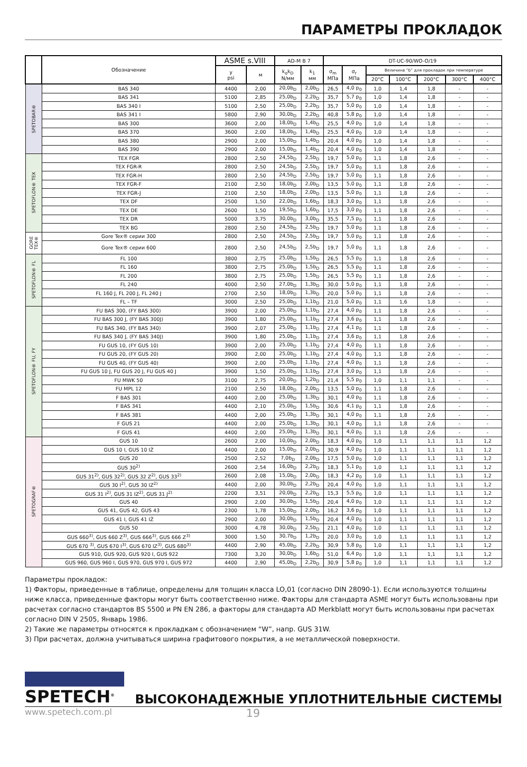ПАРАМЕТРЫ ПРОКЛАДОК
| | Обозначение | ASME s.VIII | | AD-M B 7 | | DT-UC-90/WO-O/19 | | | | | | |
| --- | --- | --- | --- | --- | --- | --- | --- | --- | --- | --- | --- | --- |
| | | y psi | м | k<sub>o</sub>k<sub>D</sub> N/мм | k<sub>1</sub> мм | σ<sub>m</sub> МПа | σ<sub>r</sub> МПа | Величина “b” для прокладок при температуре | | | | |
| | | | | | | | | 20°C | 100°C | 200°C | 300°C | 400°C |
| SPETOBAR® | BAS 340 | 4400 | 2,00 | 20,0b<sub>D</sub> | 2,0b<sub>D</sub> | 26,5 | 4,0 p<sub>0</sub> | 1,0 | 1,4 | 1,8 | - | - |
| | BAS 341 | 5100 | 2,85 | 25,0b<sub>D</sub> | 2,2b<sub>D</sub> | 35,7 | 5,7 p<sub>0</sub> | 1,0 | 1,4 | 1,8 | - | - |
| | BAS 340 I | 5100 | 2,50 | 25,0b<sub>D</sub> | 2,2b<sub>D</sub> | 35,7 | 5,0 p<sub>0</sub> | 1,0 | 1,4 | 1,8 | - | - |
| | BAS 341 I | 5800 | 2,90 | 30,0b<sub>D</sub> | 2,2b<sub>D</sub> | 40,8 | 5,8 p<sub>0</sub> | 1,0 | 1,4 | 1,8 | - | - |
| | BAS 300 | 3600 | 2,00 | 18,0b<sub>D</sub> | 1,4b<sub>D</sub> | 25,5 | 4,0 p<sub>0</sub> | 1,0 | 1,4 | 1,8 | - | - |
| | BAS 370 | 3600 | 2,00 | 18,0b<sub>D</sub> | 1,4b<sub>D</sub> | 25,5 | 4,0 p<sub>0</sub> | 1,0 | 1,4 | 1,8 | - | - |
| | BAS 380 | 2900 | 2,00 | 15,0b<sub>D</sub> | 1,4b<sub>D</sub> | 20,4 | 4,0 p<sub>0</sub> | 1,0 | 1,4 | 1,8 | - | - |
| | BAS 390 | 2900 | 2,00 | 15,0b<sub>D</sub> | 1,4b<sub>D</sub> | 20,4 | 4,0 p<sub>0</sub> | 1,0 | 1,4 | 1,8 | - | - |
| SPETOFLON® TEX | TEX FGR | 2800 | 2,50 | 24,5b<sub>D</sub> | 2,5b<sub>D</sub> | 19,7 | 5,0 p<sub>0</sub> | 1,1 | 1,8 | 2,6 | - | - |
| | TEX FGR-R | 2800 | 2,50 | 24,5b<sub>D</sub> | 2,5b<sub>D</sub> | 19,7 | 5,0 p<sub>0</sub> | 1,1 | 1,8 | 2,6 | - | - |
| | TEX FGR-H | 2800 | 2,50 | 24,5b<sub>D</sub> | 2,5b<sub>D</sub> | 19,7 | 5,0 p<sub>0</sub> | 1,1 | 1,8 | 2,6 | - | - |
| | TEX FGR-F | 2100 | 2,50 | 18,0b<sub>D</sub> | 2,0b<sub>D</sub> | 13,5 | 5,0 p<sub>0</sub> | 1,1 | 1,8 | 2,6 | - | - |
| | TEX FGR-J | 2100 | 2,50 | 18,0b<sub>D</sub> | 2,0b<sub>D</sub> | 13,5 | 5,0 p<sub>0</sub> | 1,1 | 1,8 | 2,6 | - | - |
| | TEX DF | 2500 | 1,50 | 22,0b<sub>D</sub> | 1,6b<sub>D</sub> | 18,3 | 3,0 p<sub>0</sub> | 1,1 | 1,8 | 2,6 | - | - |
| | TEX DE | 2600 | 1,50 | 19,5b<sub>D</sub> | 1,6b<sub>D</sub> | 17,5 | 3,0 p<sub>0</sub> | 1,1 | 1,8 | 2,6 | - | - |
| | TEX DR | 5000 | 3,75 | 30,0b<sub>D</sub> | 3,0b<sub>D</sub> | 35,5 | 7,5 p<sub>0</sub> | 1,1 | 1,8 | 2,6 | - | - |
| | TEX BG | 2800 | 2,50 | 24,5b<sub>D</sub> | 2,5b<sub>D</sub> | 19,7 | 5,0 p<sub>0</sub> | 1,1 | 1,8 | 2,6 | - | - |
| GORE TEX® | Gore Tex® серии 300 | 2800 | 2,50 | 24,5b<sub>D</sub> | 2,5b<sub>D</sub> | 19,7 | 5,0 p<sub>0</sub> | 1,1 | 1,8 | 2,6 | - | - |
| | Gore Tex® серии 600 | 2800 | 2,50 | 24,5b<sub>D</sub> | 2,5b<sub>D</sub> | 19,7 | 5,0 p<sub>0</sub> | 1,1 | 1,8 | 2,6 | - | - |
| SPETOFLON® FL | FL 100 | 3800 | 2,75 | 25,0b<sub>D</sub> | 1,5b<sub>D</sub> | 26,5 | 5,5 p<sub>0</sub> | 1,1 | 1,8 | 2,6 | - | - |
| | FL 160 | 3800 | 2,75 | 25,0b<sub>D</sub> | 1,5b<sub>D</sub> | 26,5 | 5,5 p<sub>0</sub> | 1,1 | 1,8 | 2,6 | - | - |
| | FL 200 | 3800 | 2,75 | 25,0b<sub>D</sub> | 1,5b<sub>D</sub> | 26,5 | 5,5 p<sub>0</sub> | 1,1 | 1,8 | 2,6 | - | - |
| | FL 240 | 4000 | 2,50 | 27,0b<sub>D</sub> | 1,3b<sub>D</sub> | 30,0 | 5,0 p<sub>0</sub> | 1,1 | 1,8 | 2,6 | - | - |
| | FL 160 J, FL 200 J, FL 240 J | 2700 | 2,50 | 18,0b<sub>D</sub> | 1,3b<sub>D</sub> | 20,0 | 5,0 p<sub>0</sub> | 1,1 | 1,8 | 2,6 | - | - |
| | FL – TF | 3000 | 2,50 | 25,0b<sub>D</sub> | 1,1b<sub>D</sub> | 21,0 | 5,0 p<sub>0</sub> | 1,1 | 1,6 | 1,8 | - | - |
| SPETOFLON® FU, FY | FU BAS 300, (FY BAS 300) | 3900 | 2,00 | 25,0b<sub>D</sub> | 1,1b<sub>D</sub> | 27,4 | 4,0 p<sub>0</sub> | 1,1 | 1,8 | 2,6 | - | - |
| | FU BAS 300 J, (FY BAS 300J) | 3900 | 1,80 | 25,0b<sub>D</sub> | 1,1b<sub>D</sub> | 27,4 | 3,6 p<sub>0</sub> | 1,1 | 1,8 | 2,6 | - | - |
| | FU BAS 340, (FY BAS 340) | 3900 | 2,07 | 25,0b<sub>D</sub> | 1,1b<sub>D</sub> | 27,4 | 4,1 p<sub>0</sub> | 1,1 | 1,8 | 2,6 | - | - |
| | FU BAS 340 J, (FY BAS 340J) | 3900 | 1,80 | 25,0b<sub>D</sub> | 1,1b<sub>D</sub> | 27,4 | 3,6 p<sub>0</sub> | 1,1 | 1,8 | 2,6 | - | - |
| | FU GUS 10, (FY GUS 10) | 3900 | 2,00 | 25,0b<sub>D</sub> | 1,1b<sub>D</sub> | 27,4 | 4,0 p<sub>0</sub> | 1,1 | 1,8 | 2,6 | - | - |
| | FU GUS 20, (FY GUS 20) | 3900 | 2,00 | 25,0b<sub>D</sub> | 1,1b<sub>D</sub> | 27,4 | 4,0 p<sub>0</sub> | 1,1 | 1,8 | 2,6 | - | - |
| | FU GUS 40, (FY GUS 40) | 3900 | 2,00 | 25,0b<sub>D</sub> | 1,1b<sub>D</sub> | 27,4 | 4,0 p<sub>0</sub> | 1,1 | 1,8 | 2,6 | - | - |
| | FU GUS 10 J, FU GUS 20 J, FU GUS 40 J | 3900 | 1,50 | 25,0b<sub>D</sub> | 1,1b<sub>D</sub> | 27,4 | 3,0 p<sub>0</sub> | 1,1 | 1,8 | 2,6 | - | - |
| | FU MWK 50 | 3100 | 2,75 | 20,0b<sub>D</sub> | 1,2b<sub>D</sub> | 21,4 | 5,5 p<sub>0</sub> | 1,0 | 1,1 | 1,1 | - | - |
| | FU MPL 12 | 2100 | 2,50 | 18,0b<sub>D</sub> | 2,0b<sub>D</sub> | 13,5 | 5,0 p<sub>0</sub> | 1,1 | 1,8 | 2,6 | - | - |
| | F BAS 301 | 4400 | 2,00 | 25,0b<sub>D</sub> | 1,3b<sub>D</sub> | 30,1 | 4,0 p<sub>0</sub> | 1,1 | 1,8 | 2,6 | - | - |
| | F BAS 341 | 4400 | 2,10 | 25,0b<sub>D</sub> | 1,5b<sub>D</sub> | 30,6 | 4,1 p<sub>0</sub> | 1,1 | 1,8 | 2,6 | - | - |
| | F BAS 381 | 4400 | 2,00 | 25,0b<sub>D</sub> | 1,3b<sub>D</sub> | 30,1 | 4,0 p<sub>0</sub> | 1,1 | 1,8 | 2,6 | - | - |
| | F GUS 21 | 4400 | 2,00 | 25,0b<sub>D</sub> | 1,3b<sub>D</sub> | 30,1 | 4,0 p<sub>0</sub> | 1,1 | 1,8 | 2,6 | - | - |
| | F GUS 41 | 4400 | 2,00 | 25,0b<sub>D</sub> | 1,3b<sub>D</sub> | 30,1 | 4,0 p<sub>0</sub> | 1,1 | 1,8 | 2,6 | - | - |
| SPETOGRAF® | GUS 10 | 2600 | 2,00 | 10,0b<sub>D</sub> | 2,0b<sub>D</sub> | 18,3 | 4,0 p<sub>0</sub> | 1,0 | 1,1 | 1,1 | 1,1 | 1,2 |
| | GUS 10 I, GUS 10 IŻ | 4400 | 2,00 | 15,0b<sub>D</sub> | 2,0b<sub>D</sub> | 30,9 | 4,0 p<sub>0</sub> | 1,0 | 1,1 | 1,1 | 1,1 | 1,2 |
| | GUS 20 | 2500 | 2,52 | 7,0b<sub>D</sub> | 2,0b<sub>D</sub> | 17,5 | 5,0 p<sub>0</sub> | 1,0 | 1,1 | 1,1 | 1,1 | 1,2 |
| | GUS 30<sup>2)</sup> | 2600 | 2,54 | 16,0b<sub>D</sub> | 2,2b<sub>D</sub> | 18,3 | 5,1 p<sub>0</sub> | 1,0 | 1,1 | 1,1 | 1,1 | 1,2 |
| | GUS 31<sup>2)</sup>, GUS 32<sup>2)</sup>, GUS 32 Z<sup>2)</sup>, GUS 33<sup>2)</sup> | 2600 | 2,08 | 15,0b<sub>D</sub> | 2,0b<sub>D</sub> | 18,3 | 4,2 p<sub>0</sub> | 1,0 | 1,1 | 1,1 | 1,1 | 1,2 |
| | GUS 30 I<sup>2)</sup>, GUS 30 IZ<sup>2)</sup> | 4400 | 2,00 | 30,0b<sub>D</sub> | 2,2b<sub>D</sub> | 20,4 | 4,0 p<sub>0</sub> | 1,0 | 1,1 | 1,1 | 1,1 | 1,2 |
| | GUS 31 I<sup>2)</sup>, GUS 31 IZ<sup>2)</sup>, GUS 31 J<sup>2)</sup> | 2200 | 3,51 | 20,0b<sub>D</sub> | 2,2b<sub>D</sub> | 15,3 | 5,5 p<sub>0</sub> | 1,0 | 1,1 | 1,1 | 1,1 | 1,2 |
| | GUS 40 | 2900 | 2,00 | 30,0b<sub>D</sub> | 1,5b<sub>D</sub> | 20,4 | 4,0 p<sub>0</sub> | 1,0 | 1,1 | 1,1 | 1,1 | 1,2 |
| | GUS 41, GUS 42, GUS 43 | 2300 | 1,78 | 15,0b<sub>D</sub> | 2,0b<sub>D</sub> | 16,2 | 3,6 p<sub>0</sub> | 1,0 | 1,1 | 1,1 | 1,1 | 1,2 |
| | GUS 41 I, GUS 41 IŻ | 2900 | 2,00 | 30,0b<sub>D</sub> | 1,5b<sub>D</sub> | 20,4 | 4,0 p<sub>0</sub> | 1,0 | 1,1 | 1,1 | 1,1 | 1,2 |
| | GUS 50 | 3000 | 4,78 | 30,0b<sub>D</sub> | 2,5b<sub>D</sub> | 21,1 | 4,0 p<sub>0</sub> | 1,0 | 1,1 | 1,1 | 1,1 | 1,2 |
| | GUS 660<sup>3)</sup>, GUS 660 Z<sup>3)</sup>, GUS 666<sup>3)</sup>, GUS 666 Z<sup>3)</sup> | 3000 | 1,50 | 30,7b<sub>D</sub> | 1,2b<sub>D</sub> | 20,0 | 3,0 p<sub>0</sub> | 1,0 | 1,1 | 1,1 | 1,1 | 1,2 |
| | GUS 670 <sup>3)</sup>, GUS 670 I<sup>3)</sup>, GUS 670 IZ<sup>3)</sup>, GUS 680<sup>3)</sup> | 4400 | 2,90 | 45,0b<sub>D</sub> | 2,2b<sub>D</sub> | 30,9 | 5,8 p<sub>0</sub> | 1,0 | 1,1 | 1,1 | 1,1 | 1,2 |
| | GUS 910, GUS 920, GUS 920 I, GUS 922 | 7300 | 3,20 | 30,0b<sub>D</sub> | 1,6b<sub>D</sub> | 51,0 | 6,4 p<sub>0</sub> | 1,0 | 1,1 | 1,1 | 1,1 | 1,2 |
| | GUS 960, GUS 960 I, GUS 970, GUS 970 I, GUS 972 | 4400 | 2,90 | 45,0b<sub>D</sub> | 2,2b<sub>D</sub> | 30,9 | 5,8 p<sub>0</sub> | 1,0 | 1,1 | 1,1 | 1,1 | 1,2 |
Параметры прокладок:
1) Факторы, приведенные в таблице, определены для толщин класса LO,01 (согласно DIN 28090-1). Если используются толщины ниже класса, приведенные факторы могут быть соответственно ниже. Факторы для стандарта ASME могут быть использованы при расчетах согласно стандартов BS 5500 и PN EN 286, а факторы для стандарта AD Merkblatt могут быть использованы при расчетах согласно DIN V 2505, Январь 1986.
2) Такие же параметры относятся к прокладкам с обозначением “W”, напр. GUS 31W.
3) При расчетах, должна учитываться ширина графитового покрытия, а не металлической поверхности.
SPETECH<sup>®</sup>
ВЫСОКОНАДЕЖНЫЕ УПЛОТНИТЕЛЬНЫЕ СИСТЕМЫ
www.spetech.com.pl 19